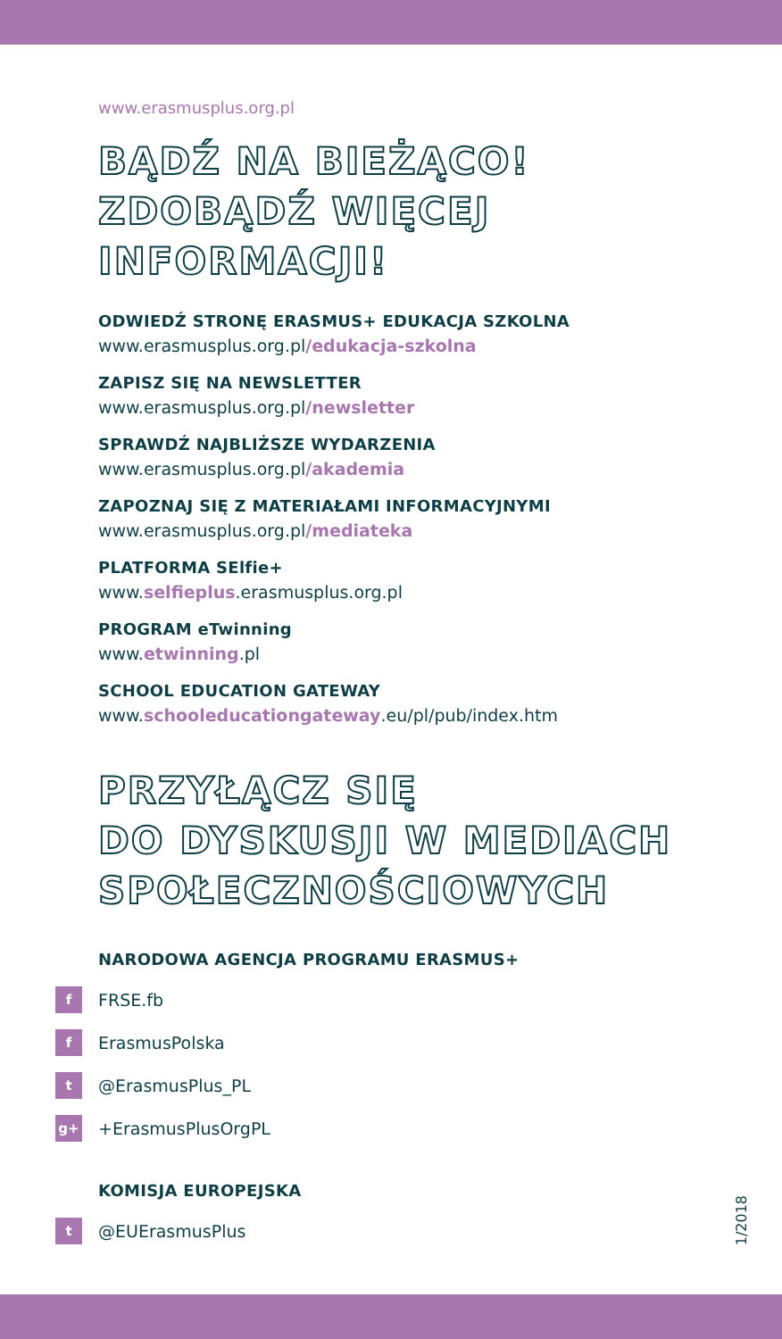www.erasmusplus.org.pl
BĄDŹ NA BIEŻĄCO!
ZDOBĄDŹ WIĘCEJ
INFORMACJI!
ODWIEDŹ STRONĘ ERASMUS+ EDUKACJA SZKOLNA
www.erasmusplus.org.pl/edukacja-szkolna
ZAPISZ SIĘ NA NEWSLETTER
www.erasmusplus.org.pl/newsletter
SPRAWDŹ NAJBLIŻSZE WYDARZENIA
www.erasmusplus.org.pl/akademia
ZAPOZNAJ SIĘ Z MATERIAŁAMI INFORMACYJNYMI
www.erasmusplus.org.pl/mediateka
PLATFORMA SElfie+
www.selfieplus.erasmusplus.org.pl
PROGRAM eTwinning
www.etwinning.pl
SCHOOL EDUCATION GATEWAY
www.schooleducationgateway.eu/pl/pub/index.htm
PRZYŁĄCZ SIĘ
DO DYSKUSJI W MEDIACH
SPOŁECZNOŚCIOWYCH
NARODOWA AGENCJA PROGRAMU ERASMUS+
f FRSE.fb
f ErasmusPolska
t @ErasmusPlus_PL
g+ +ErasmusPlusOrgPL
KOMISJA EUROPEJSKA
t @EUErasmusPlus
1/2018